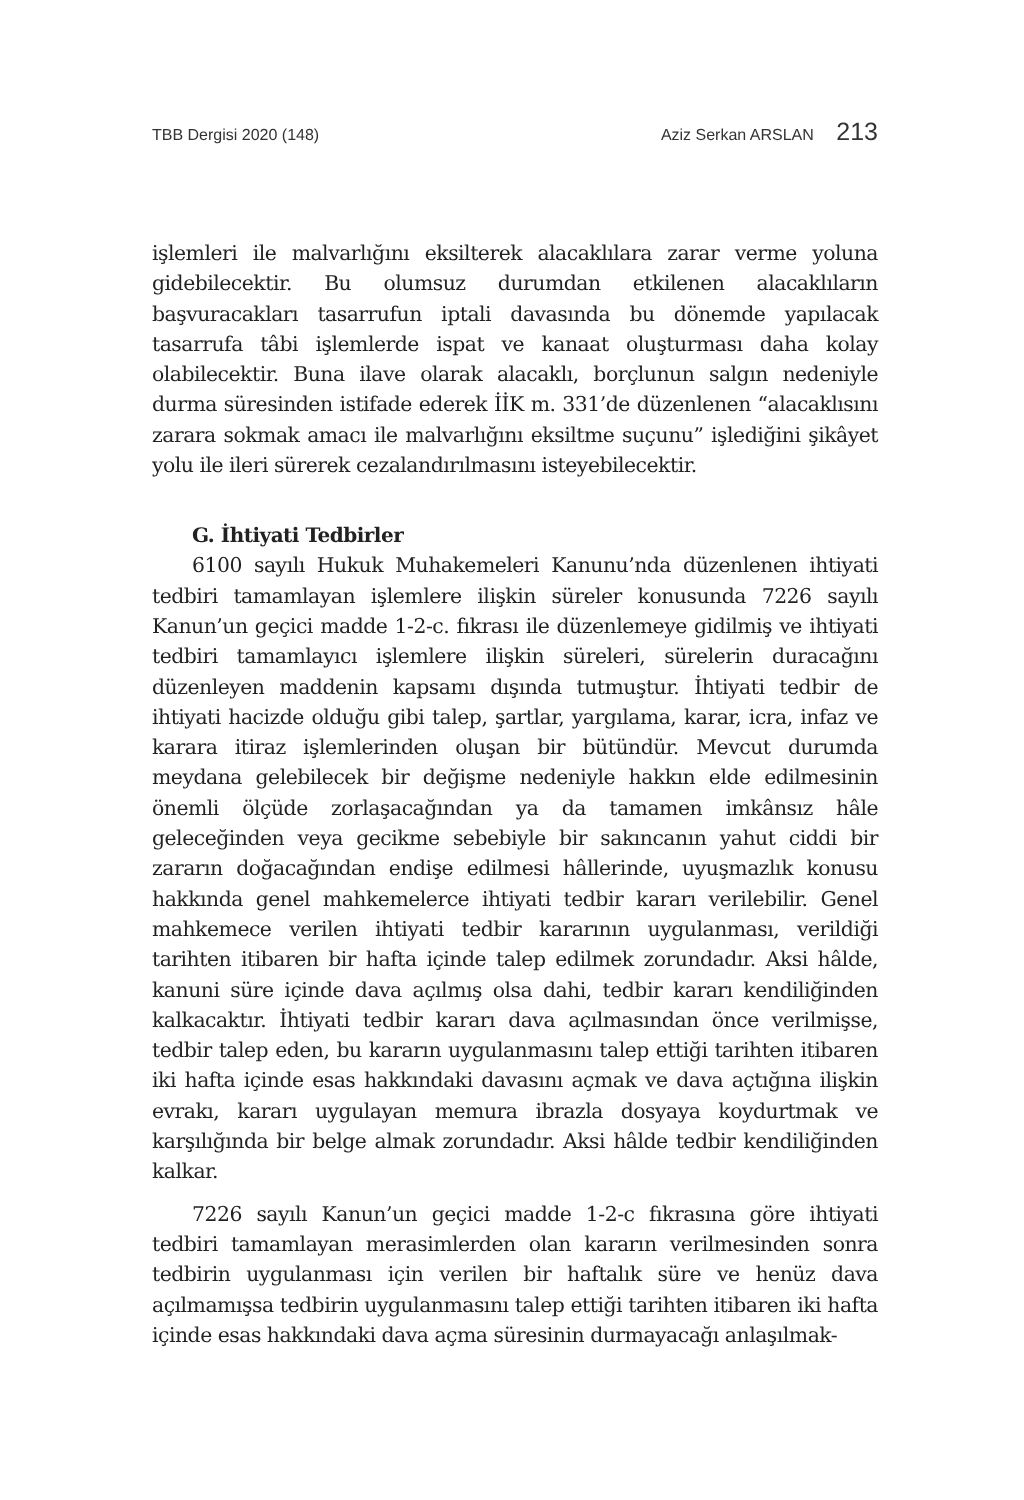TBB Dergisi 2020 (148) Aziz Serkan ARSLAN 213
işlemleri ile malvarlığını eksilterek alacaklılara zarar verme yoluna gidebilecektir. Bu olumsuz durumdan etkilenen alacaklıların başvuracakları tasarrufun iptali davasında bu dönemde yapılacak tasarrufa tâbi işlemlerde ispat ve kanaat oluşturması daha kolay olabilecektir. Buna ilave olarak alacaklı, borçlunun salgın nedeniyle durma süresinden istifade ederek İİK m. 331’de düzenlenen “alacaklısını zarara sokmak amacı ile malvarlığını eksiltme suçunu” işlediğini şikâyet yolu ile ileri sürerek cezalandırılmasını isteyebilecektir.
G. İhtiyati Tedbirler
6100 sayılı Hukuk Muhakemeleri Kanunu’nda düzenlenen ihtiyati tedbiri tamamlayan işlemlere ilişkin süreler konusunda 7226 sayılı Kanun’un geçici madde 1-2-c. fıkrası ile düzenlemeye gidilmiş ve ihtiyati tedbiri tamamlayıcı işlemlere ilişkin süreleri, sürelerin duracağını düzenleyen maddenin kapsamı dışında tutmuştur. İhtiyati tedbir de ihtiyati hacizde olduğu gibi talep, şartlar, yargılama, karar, icra, infaz ve karara itiraz işlemlerinden oluşan bir bütündür. Mevcut durumda meydana gelebilecek bir değişme nedeniyle hakkın elde edilmesinin önemli ölçüde zorlaşacağından ya da tamamen imkânsız hâle geleceğinden veya gecikme sebebiyle bir sakıncanın yahut ciddi bir zararın doğacağından endişe edilmesi hâllerinde, uyuşmazlık konusu hakkında genel mahkemelerce ihtiyati tedbir kararı verilebilir. Genel mahkemece verilen ihtiyati tedbir kararının uygulanması, verildiği tarihten itibaren bir hafta içinde talep edilmek zorundadır. Aksi hâlde, kanuni süre içinde dava açılmış olsa dahi, tedbir kararı kendiliğinden kalkacaktır. İhtiyati tedbir kararı dava açılmasından önce verilmişse, tedbir talep eden, bu kararın uygulanmasını talep ettiği tarihten itibaren iki hafta içinde esas hakkındaki davasını açmak ve dava açtığına ilişkin evrakı, kararı uygulayan memura ibrazla dosyaya koydurtmak ve karşılığında bir belge almak zorundadır. Aksi hâlde tedbir kendiliğinden kalkar.
7226 sayılı Kanun’un geçici madde 1-2-c fıkrasına göre ihtiyati tedbiri tamamlayan merasimlerden olan kararın verilmesinden sonra tedbirin uygulanması için verilen bir haftalık süre ve henüz dava açılmamışsa tedbirin uygulanmasını talep ettiği tarihten itibaren iki hafta içinde esas hakkındaki dava açma süresinin durmayacağı anlaşılmak-